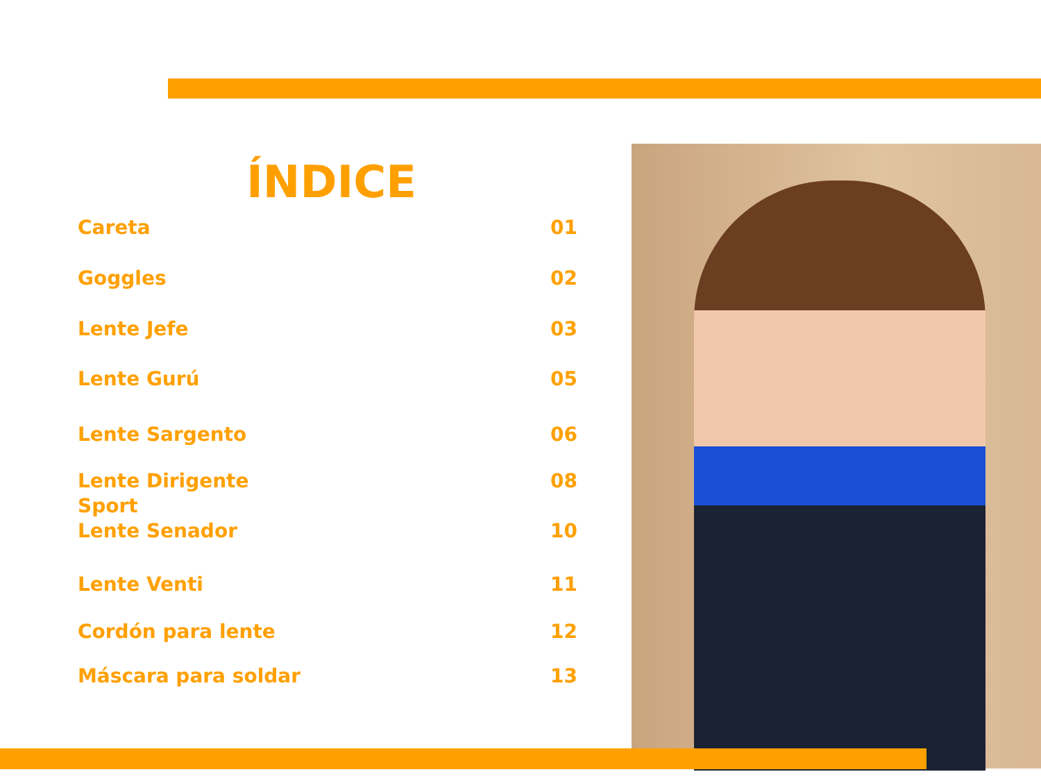ÍNDICE
Careta 01
Goggles 02
Lente Jefe 03
Lente Gurú 05
Lente Sargento 06
Lente Dirigente
Sport 08
Lente Senador 10
Lente Venti 11
Cordón para lente 12
Máscara para soldar 13